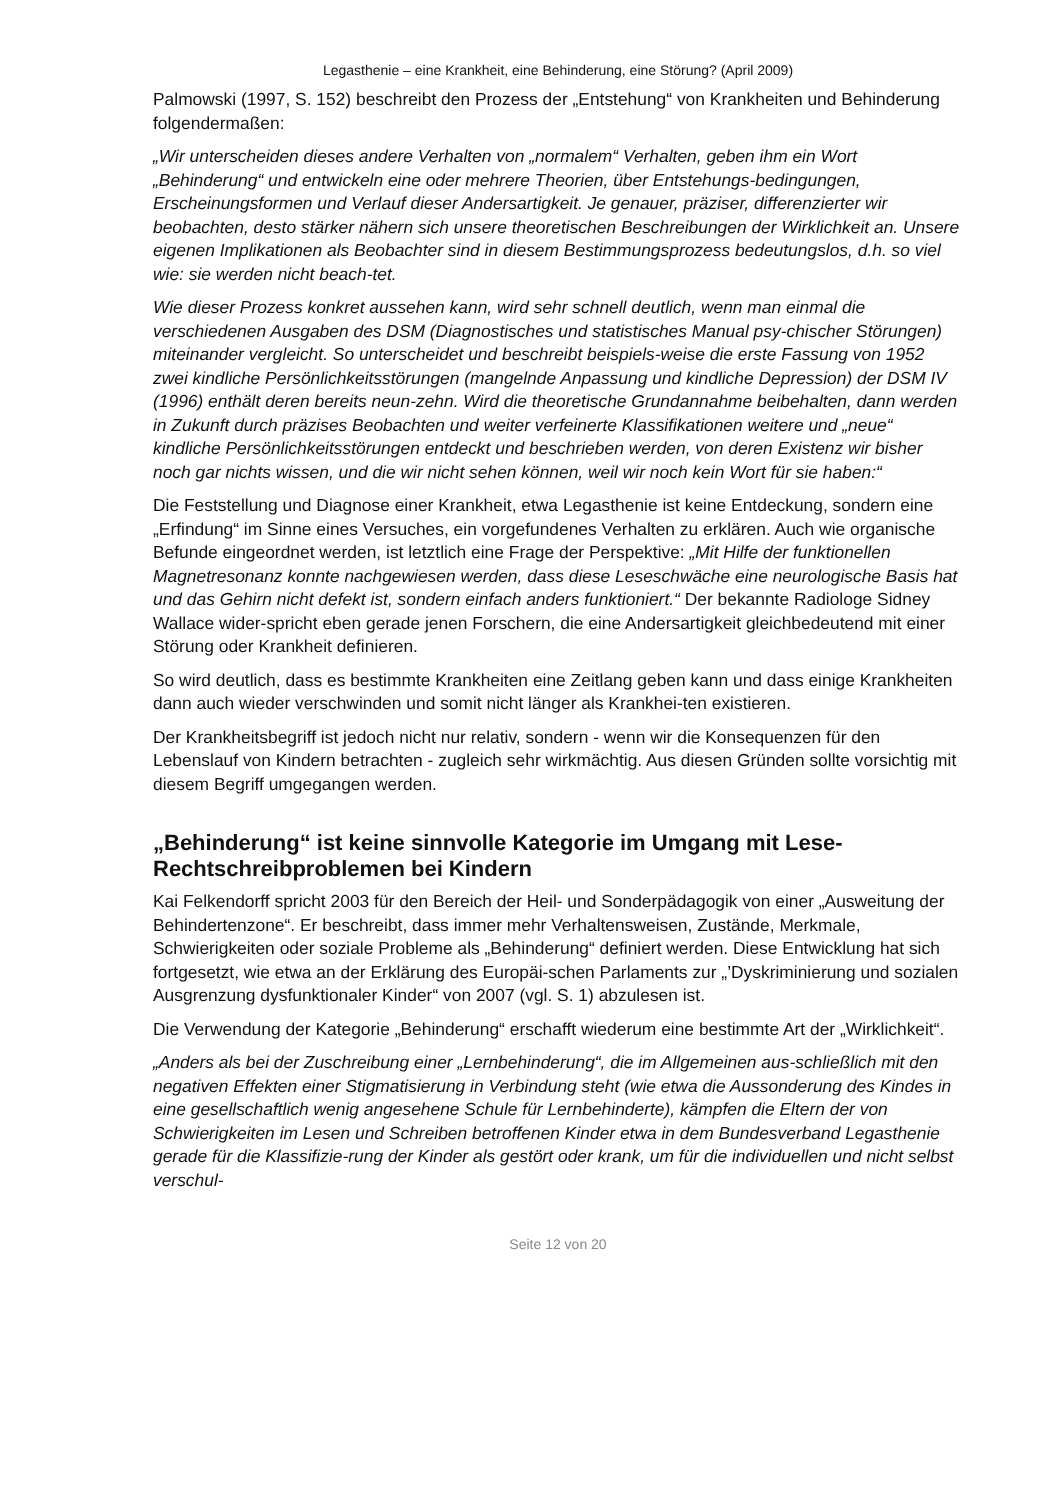Legasthenie – eine Krankheit, eine Behinderung, eine Störung? (April 2009)
Palmowski (1997, S. 152) beschreibt den Prozess der „Entstehung“ von Krankheiten und Behinderung folgendermaßen:
„Wir unterscheiden dieses andere Verhalten von „normalem“ Verhalten, geben ihm ein Wort „Behinderung“ und entwickeln eine oder mehrere Theorien, über Entstehungs-bedingungen, Erscheinungsformen und Verlauf dieser Andersartigkeit. Je genauer, präziser, differenzierter wir beobachten, desto stärker nähern sich unsere theoretischen Beschreibungen der Wirklichkeit an. Unsere eigenen Implikationen als Beobachter sind in diesem Bestimmungsprozess bedeutungslos, d.h. so viel wie: sie werden nicht beach-tet.
Wie dieser Prozess konkret aussehen kann, wird sehr schnell deutlich, wenn man einmal die verschiedenen Ausgaben des DSM (Diagnostisches und statistisches Manual psy-chischer Störungen) miteinander vergleicht. So unterscheidet und beschreibt beispiels-weise die erste Fassung von 1952 zwei kindliche Persönlichkeitsstörungen (mangelnde Anpassung und kindliche Depression) der DSM IV (1996) enthält deren bereits neun-zehn. Wird die theoretische Grundannahme beibehalten, dann werden in Zukunft durch präzises Beobachten und weiter verfeinerte Klassifikationen weitere und „neue“ kindliche Persönlichkeitsstörungen entdeckt und beschrieben werden, von deren Existenz wir bisher noch gar nichts wissen, und die wir nicht sehen können, weil wir noch kein Wort für sie haben:“
Die Feststellung und Diagnose einer Krankheit, etwa Legasthenie ist keine Entdeckung, sondern eine „Erfindung“ im Sinne eines Versuches, ein vorgefundenes Verhalten zu erklären. Auch wie organische Befunde eingeordnet werden, ist letztlich eine Frage der Perspektive: „Mit Hilfe der funktionellen Magnetresonanz konnte nachgewiesen werden, dass diese Leseschwäche eine neurologische Basis hat und das Gehirn nicht defekt ist, sondern einfach anders funktioniert.“ Der bekannte Radiologe Sidney Wallace wider-spricht eben gerade jenen Forschern, die eine Andersartigkeit gleichbedeutend mit einer Störung oder Krankheit definieren.
So wird deutlich, dass es bestimmte Krankheiten eine Zeitlang geben kann und dass einige Krankheiten dann auch wieder verschwinden und somit nicht länger als Krankhei-ten existieren.
Der Krankheitsbegriff ist jedoch nicht nur relativ, sondern - wenn wir die Konsequenzen für den Lebenslauf von Kindern betrachten - zugleich sehr wirkmächtig. Aus diesen Gründen sollte vorsichtig mit diesem Begriff umgegangen werden.
„Behinderung“ ist keine sinnvolle Kategorie im Umgang mit Lese-Rechtschreibproblemen bei Kindern
Kai Felkendorff spricht 2003 für den Bereich der Heil- und Sonderpädagogik von einer „Ausweitung der Behindertenzone“. Er beschreibt, dass immer mehr Verhaltensweisen, Zustände, Merkmale, Schwierigkeiten oder soziale Probleme als „Behinderung“ definiert werden. Diese Entwicklung hat sich fortgesetzt, wie etwa an der Erklärung des Europäi-schen Parlaments zur „’Dyskriminierung und sozialen Ausgrenzung dysfunktionaler Kinder“ von 2007 (vgl. S. 1) abzulesen ist.
Die Verwendung der Kategorie „Behinderung“ erschafft wiederum eine bestimmte Art der „Wirklichkeit“.
„Anders als bei der Zuschreibung einer „Lernbehinderung“, die im Allgemeinen aus-schließlich mit den negativen Effekten einer Stigmatisierung in Verbindung steht (wie etwa die Aussonderung des Kindes in eine gesellschaftlich wenig angesehene Schule für Lernbehinderte), kämpfen die Eltern der von Schwierigkeiten im Lesen und Schreiben betroffenen Kinder etwa in dem Bundesverband Legasthenie gerade für die Klassifizie-rung der Kinder als gestört oder krank, um für die individuellen und nicht selbst verschul-
Seite 12 von 20